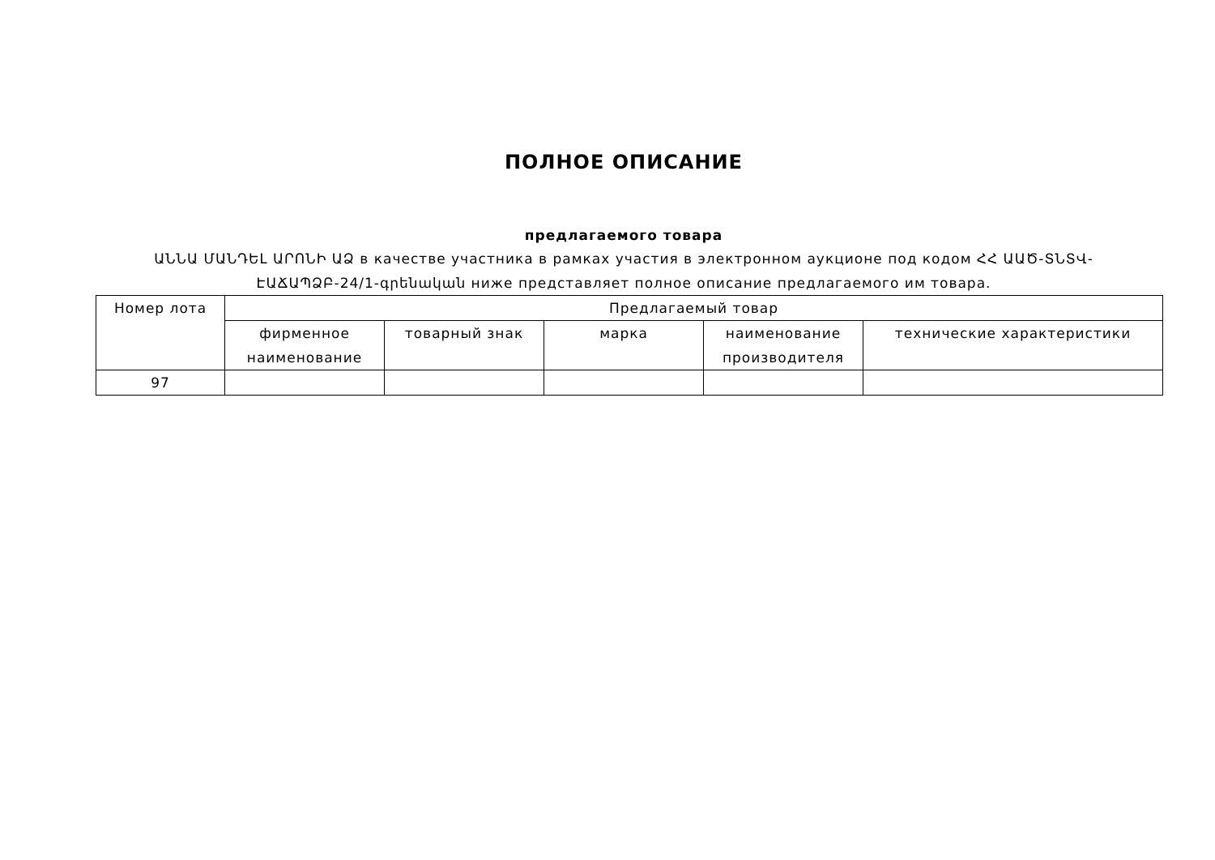ПОЛНОЕ ОПИСАНИЕ
предлагаемого товара
ԱՆՆԱ ՄԱՆԴԵԼ ԱՐՈՆԻ ԱՁ в качестве участника в рамках участия в электронном аукционе под кодом ՀՀ ԱԱԾ-ՏՆՏՎ-ԷԱՃԱՊՁԲ-24/1-գրենական ниже представляет полное описание предлагаемого им товара.
| Номер лота | Предлагаемый товар | | | | |
| --- | --- | --- | --- | --- | --- |
| | фирменное наименование | товарный знак | марка | наименование производителя | технические характеристики |
| 97 | | | | | |